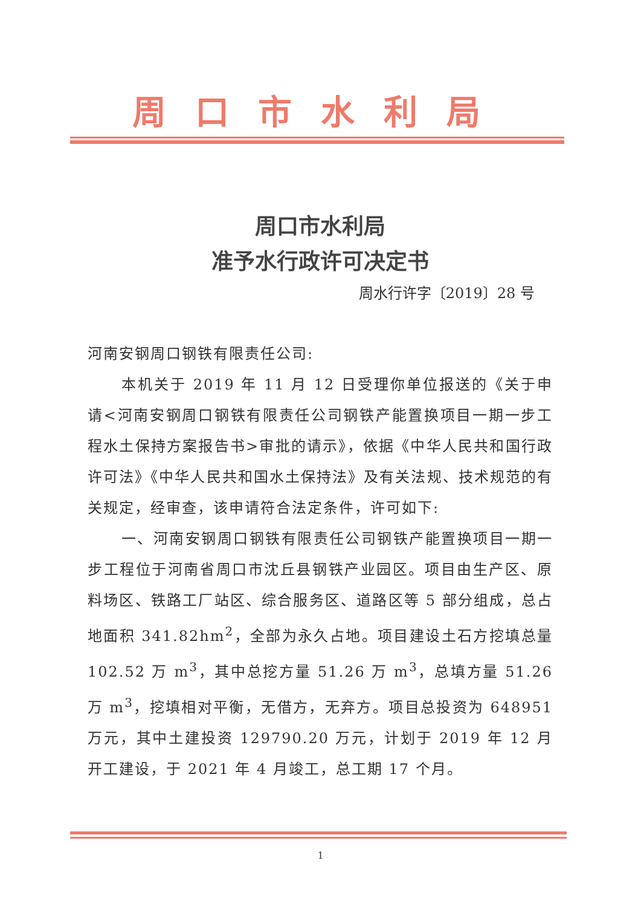周口市水利局
周口市水利局
准予水行政许可决定书
周水行许字〔2019〕28 号
河南安钢周口钢铁有限责任公司:
本机关于 2019 年 11 月 12 日受理你单位报送的《关于申请<河南安钢周口钢铁有限责任公司钢铁产能置换项目一期一步工程水土保持方案报告书>审批的请示》，依据《中华人民共和国行政许可法》《中华人民共和国水土保持法》及有关法规、技术规范的有关规定，经审查，该申请符合法定条件，许可如下:
一、河南安钢周口钢铁有限责任公司钢铁产能置换项目一期一步工程位于河南省周口市沈丘县钢铁产业园区。项目由生产区、原料场区、铁路工厂站区、综合服务区、道路区等 5 部分组成，总占地面积 341.82hm<sup>2</sup>，全部为永久占地。项目建设土石方挖填总量 102.52 万 m<sup>3</sup>，其中总挖方量 51.26 万 m<sup>3</sup>，总填方量 51.26 万 m<sup>3</sup>，挖填相对平衡，无借方，无弃方。项目总投资为 648951 万元，其中土建投资 129790.20 万元，计划于 2019 年 12 月开工建设，于 2021 年 4 月竣工，总工期 17 个月。
1